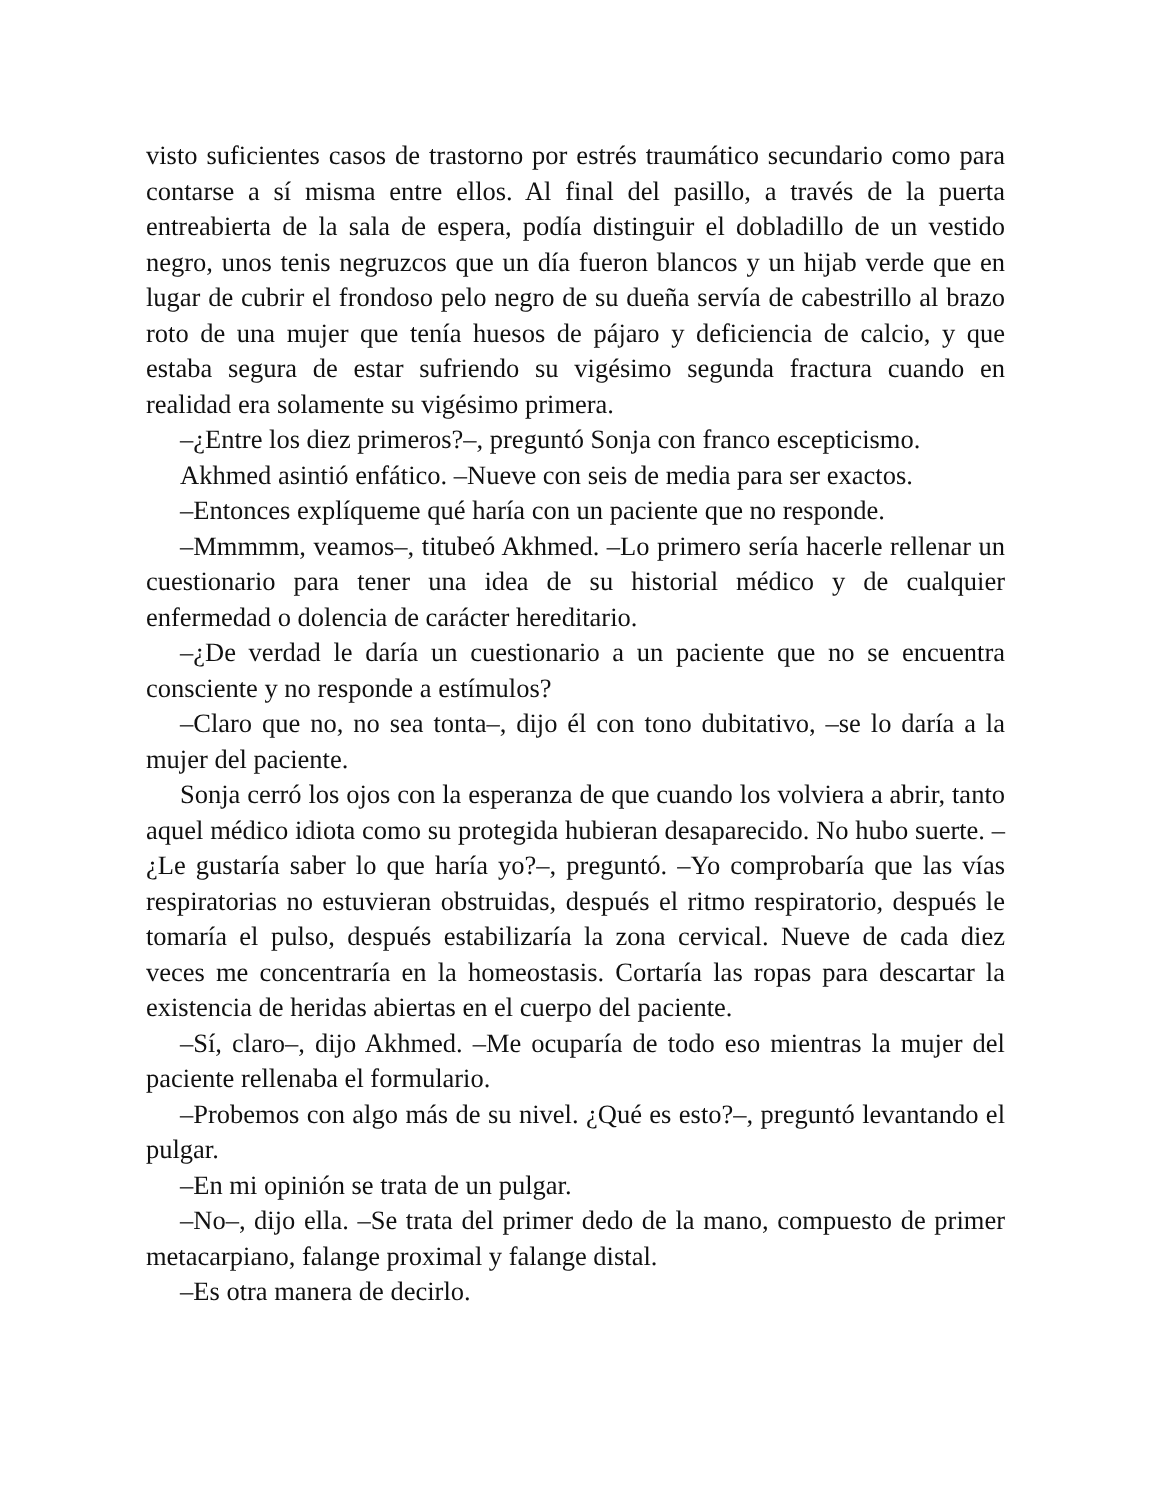visto suficientes casos de trastorno por estrés traumático secundario como para contarse a sí misma entre ellos. Al final del pasillo, a través de la puerta entreabierta de la sala de espera, podía distinguir el dobladillo de un vestido negro, unos tenis negruzcos que un día fueron blancos y un hijab verde que en lugar de cubrir el frondoso pelo negro de su dueña servía de cabestrillo al brazo roto de una mujer que tenía huesos de pájaro y deficiencia de calcio, y que estaba segura de estar sufriendo su vigésimo segunda fractura cuando en realidad era solamente su vigésimo primera.
–¿Entre los diez primeros?–, preguntó Sonja con franco escepticismo.
Akhmed asintió enfático. –Nueve con seis de media para ser exactos.
–Entonces explíqueme qué haría con un paciente que no responde.
–Mmmmm, veamos–, titubeó Akhmed. –Lo primero sería hacerle rellenar un cuestionario para tener una idea de su historial médico y de cualquier enfermedad o dolencia de carácter hereditario.
–¿De verdad le daría un cuestionario a un paciente que no se encuentra consciente y no responde a estímulos?
–Claro que no, no sea tonta–, dijo él con tono dubitativo, –se lo daría a la mujer del paciente.
Sonja cerró los ojos con la esperanza de que cuando los volviera a abrir, tanto aquel médico idiota como su protegida hubieran desaparecido. No hubo suerte. –¿Le gustaría saber lo que haría yo?–, preguntó. –Yo comprobaría que las vías respiratorias no estuvieran obstruidas, después el ritmo respiratorio, después le tomaría el pulso, después estabilizaría la zona cervical. Nueve de cada diez veces me concentraría en la homeostasis. Cortaría las ropas para descartar la existencia de heridas abiertas en el cuerpo del paciente.
–Sí, claro–, dijo Akhmed. –Me ocuparía de todo eso mientras la mujer del paciente rellenaba el formulario.
–Probemos con algo más de su nivel. ¿Qué es esto?–, preguntó levantando el pulgar.
–En mi opinión se trata de un pulgar.
–No–, dijo ella. –Se trata del primer dedo de la mano, compuesto de primer metacarpiano, falange proximal y falange distal.
–Es otra manera de decirlo.